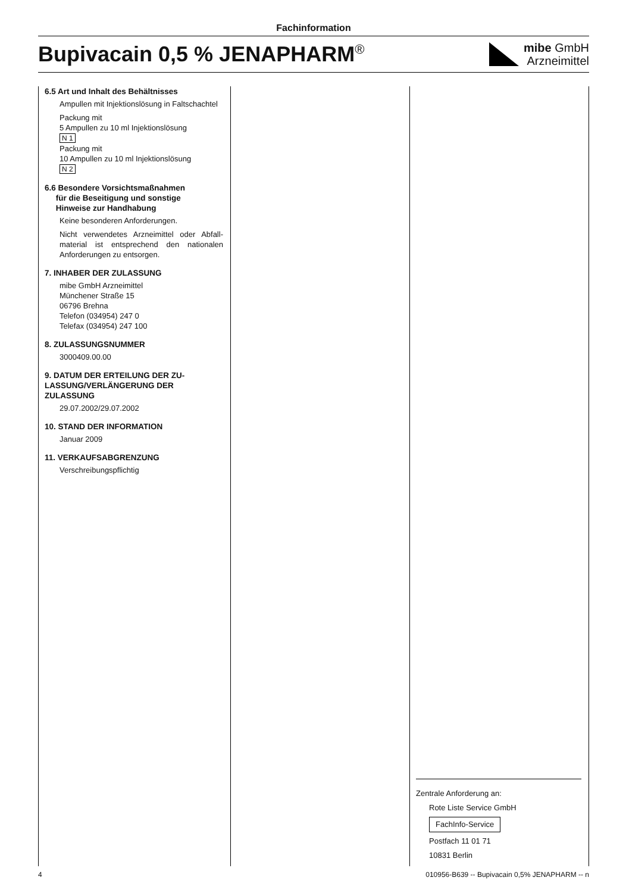Fachinformation
Bupivacain 0,5 % JENAPHARM<sup>®</sup>
mibe GmbH
Arzneimittel
6.5 Art und Inhalt des Behältnisses
Ampullen mit Injektionslösung in Falt­schachtel
Packung mit
5 Ampullen zu 10 ml Injektionslösung
N 1
Packung mit
10 Ampullen zu 10 ml Injektionslösung
N 2
6.6 Besondere Vorsichtsmaßnahmen
für die Beseitigung und sonstige
Hinweise zur Handhabung
Keine besonderen Anforderungen.
Nicht verwendetes Arzneimittel oder Abfall­material ist entsprechend den nationalen Anforderungen zu entsorgen.
7. INHABER DER ZULASSUNG
mibe GmbH Arzneimittel
Münchener Straße 15
06796 Brehna
Telefon (034954) 247 0
Telefax (034954) 247 100
8. ZULASSUNGSNUMMER
3000409.00.00
9. DATUM DER ERTEILUNG DER ZU­LASSUNG/VERLÄNGERUNG DER ZULASSUNG
29.07.2002/29.07.2002
10. STAND DER INFORMATION
Januar 2009
11. VERKAUFSABGRENZUNG
Verschreibungspflichtig
Zentrale Anforderung an:
Rote Liste Service GmbH
FachInfo-Service
Postfach 11 01 71
10831 Berlin
4 010956-B639 -- Bupivacain 0,5% JENAPHARM -- n